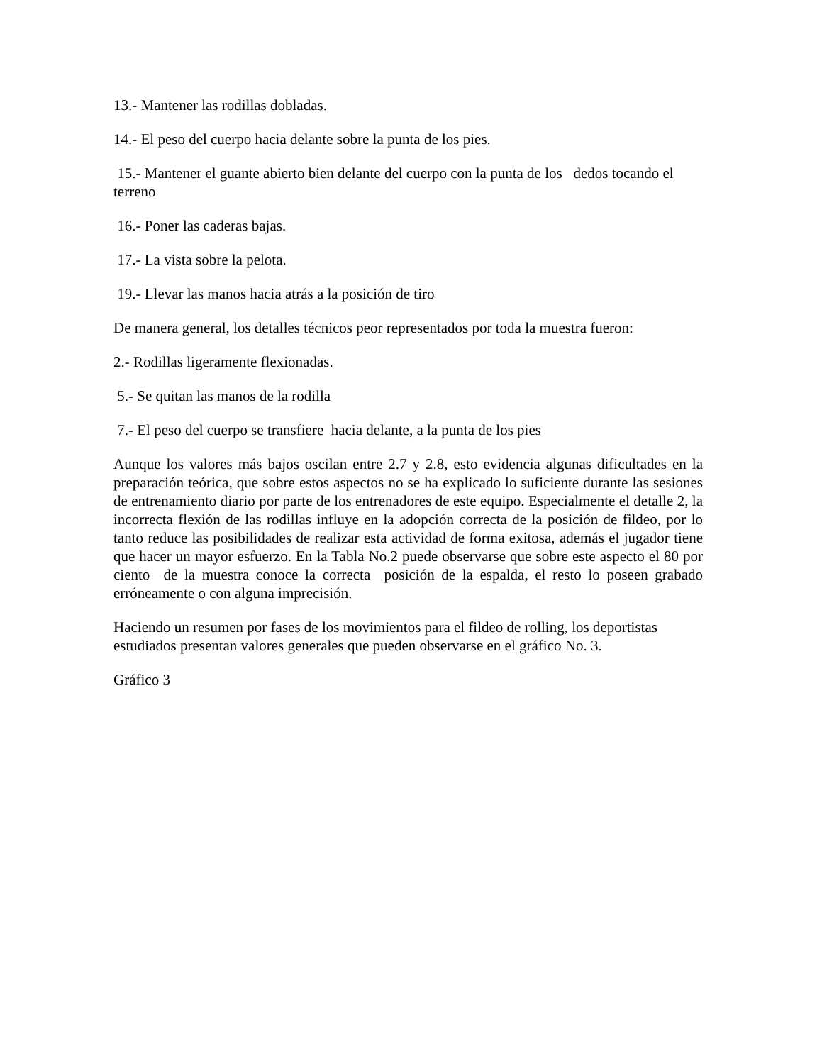13.- Mantener las rodillas dobladas.
14.- El peso del cuerpo hacia delante sobre la punta de los pies.
15.- Mantener el guante abierto bien delante del cuerpo con la punta de los dedos tocando el terreno
16.- Poner las caderas bajas.
17.- La vista sobre la pelota.
19.- Llevar las manos hacia atrás a la posición de tiro
De manera general, los detalles técnicos peor representados por toda la muestra fueron:
2.- Rodillas ligeramente flexionadas.
5.- Se quitan las manos de la rodilla
7.- El peso del cuerpo se transfiere hacia delante, a la punta de los pies
Aunque los valores más bajos oscilan entre 2.7 y 2.8, esto evidencia algunas dificultades en la preparación teórica, que sobre estos aspectos no se ha explicado lo suficiente durante las sesiones de entrenamiento diario por parte de los entrenadores de este equipo. Especialmente el detalle 2, la incorrecta flexión de las rodillas influye en la adopción correcta de la posición de fildeo, por lo tanto reduce las posibilidades de realizar esta actividad de forma exitosa, además el jugador tiene que hacer un mayor esfuerzo. En la Tabla No.2 puede observarse que sobre este aspecto el 80 por ciento de la muestra conoce la correcta posición de la espalda, el resto lo poseen grabado erróneamente o con alguna imprecisión.
Haciendo un resumen por fases de los movimientos para el fildeo de rolling, los deportistas estudiados presentan valores generales que pueden observarse en el gráfico No. 3.
Gráfico 3